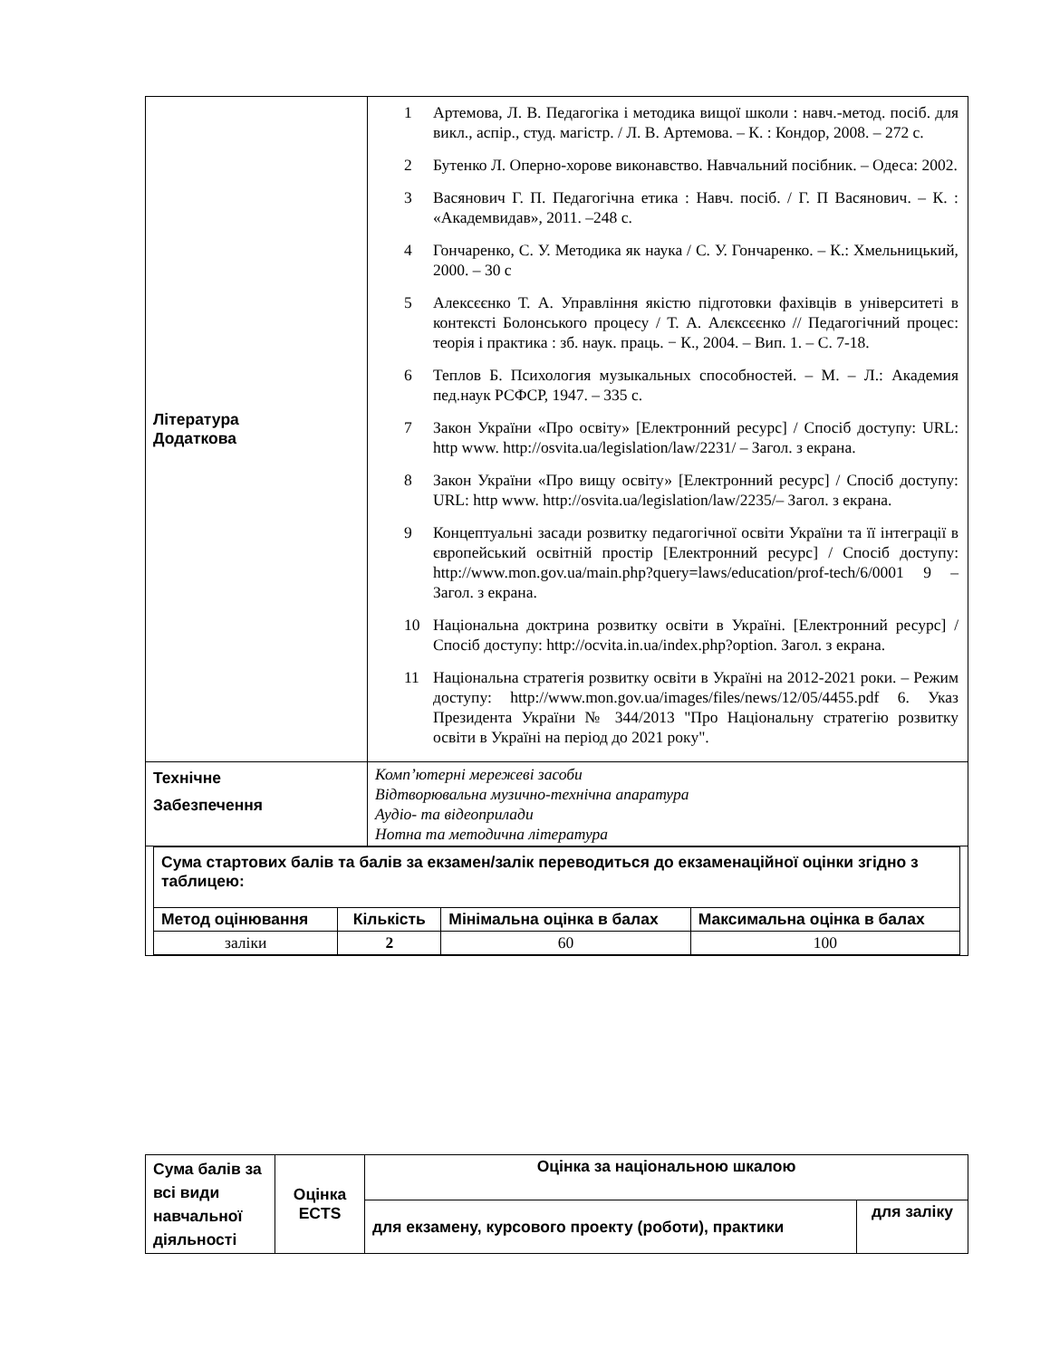| Література Додаткова | 1 Артемова, Л. В. Педагогіка і методика вищої школи : навч.-метод. посіб. для викл., аспір., студ. магістр. / Л. В. Артемова. – К. : Кондор, 2008. – 272 с. 2 Бутенко Л. Оперно-хорове виконавство. Навчальний посібник. – Одеса: 2002. 3 Васянович Г. П. Педагогічна етика : Навч. посіб. / Г. П Васянович. – К. : «Академвидав», 2011. –248 с. 4 Гончаренко, С. У. Методика як наука / С. У. Гончаренко. – К.: Хмельницький, 2000. – 30 с 5 Алексєєнко Т. А. Управління якістю підготовки фахівців в університеті в контексті Болонського процесу / Т. А. Алєксєєнко // Педагогічний процес: теорія і практика : зб. наук. праць. − К., 2004. – Вип. 1. – С. 7-18. 6 Теплов Б. Психология музыкальных способностей. – М. – Л.: Академия пед.наук РСФСР, 1947. – 335 с. 7 Закон України «Про освіту» [Електронний ресурс] / Спосіб доступу: URL: http www. http://osvita.ua/legislation/law/2231/ – Загол. з екрана. 8 Закон України «Про вищу освіту» [Електронний ресурс] / Спосіб доступу: URL: http www. http://osvita.ua/legislation/law/2235/– Загол. з екрана. 9 Концептуальні засади розвитку педагогічної освіти України та її інтеграції в європейський освітній простір [Електронний ресурс] / Спосіб доступу: http://www.mon.gov.ua/main.php?query=laws/education/prof-tech/6/0001 9 – Загол. з екрана. 10 Національна доктрина розвитку освіти в Україні. [Електронний ресурс] / Спосіб доступу: http://ocvita.in.ua/index.php?option. Загол. з екрана. 11 Національна стратегія розвитку освіти в Україні на 2012-2021 роки. – Режим доступу: http://www.mon.gov.ua/images/files/news/12/05/4455.pdf 6. Указ Президента України № 344/2013 "Про Національну стратегію розвитку освіти в Україні на період до 2021 року". |
| Технічне Забезпечення | Комп’ютерні мережеві засоби Відтворювальна музично-технічна апаратура Аудіо- та відеоприлади Нотна та методична література |
| / Сума стартових балів та балів за екзамен/залік переводиться до екзаменаційної оцінки згідно з таблицею: / / / / / Метод оцінювання / Кількість / Мінімальна оцінка в балах / Максимальна оцінка в балах / / заліки / 2 / 60 / 100 / | |
| Сума балів за всі види навчальної діяльності | Оцінка ECTS | Оцінка за національною шкалою | |
| --- | --- | --- | --- |
| | | для екзамену, курсового проекту (роботи), практики | для заліку |